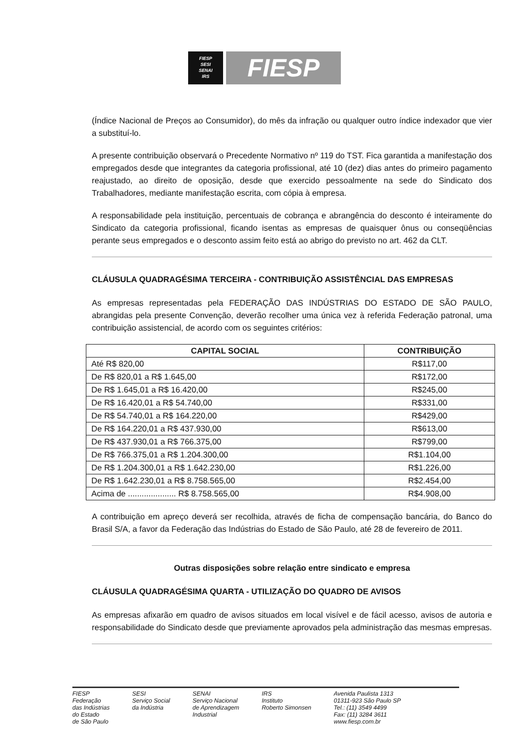FIESP
SESI
SENAI
IRS
FIESP
(Índice Nacional de Preços ao Consumidor), do mês da infração ou qualquer outro índice indexador que vier a substituí-lo.
A presente contribuição observará o Precedente Normativo nº 119 do TST. Fica garantida a manifestação dos empregados desde que integrantes da categoria profissional, até 10 (dez) dias antes do primeiro pagamento reajustado, ao direito de oposição, desde que exercido pessoalmente na sede do Sindicato dos Trabalhadores, mediante manifestação escrita, com cópia à empresa.
A responsabilidade pela instituição, percentuais de cobrança e abrangência do desconto é inteiramente do Sindicato da categoria profissional, ficando isentas as empresas de quaisquer ônus ou conseqüências perante seus empregados e o desconto assim feito está ao abrigo do previsto no art. 462 da CLT.
CLÁUSULA QUADRAGÉSIMA TERCEIRA - CONTRIBUIÇÃO ASSISTÊNCIAL DAS EMPRESAS
As empresas representadas pela FEDERAÇÃO DAS INDÚSTRIAS DO ESTADO DE SÃO PAULO, abrangidas pela presente Convenção, deverão recolher uma única vez à referida Federação patronal, uma contribuição assistencial, de acordo com os seguintes critérios:
| CAPITAL SOCIAL | CONTRIBUIÇÃO |
| --- | --- |
| Até R$ 820,00 | R$117,00 |
| De R$ 820,01 a R$ 1.645,00 | R$172,00 |
| De R$ 1.645,01 a R$ 16.420,00 | R$245,00 |
| De R$ 16.420,01 a R$ 54.740,00 | R$331,00 |
| De R$ 54.740,01 a R$ 164.220,00 | R$429,00 |
| De R$ 164.220,01 a R$ 437.930,00 | R$613,00 |
| De R$ 437.930,01 a R$ 766.375,00 | R$799,00 |
| De R$ 766.375,01 a R$ 1.204.300,00 | R$1.104,00 |
| De R$ 1.204.300,01 a R$ 1.642.230,00 | R$1.226,00 |
| De R$ 1.642.230,01 a R$ 8.758.565,00 | R$2.454,00 |
| Acima de ..................... R$ 8.758.565,00 | R$4.908,00 |
A contribuição em apreço deverá ser recolhida, através de ficha de compensação bancária, do Banco do Brasil S/A, a favor da Federação das Indústrias do Estado de São Paulo, até 28 de fevereiro de 2011.
Outras disposições sobre relação entre sindicato e empresa
CLÁUSULA QUADRAGÉSIMA QUARTA - UTILIZAÇÃO DO QUADRO DE AVISOS
As empresas afixarão em quadro de avisos situados em local visível e de fácil acesso, avisos de autoria e responsabilidade do Sindicato desde que previamente aprovados pela administração das mesmas empresas.
FIESP
Federação
das Indústrias
do Estado
de São Paulo
SESI
Serviço Social
da Indústria
SENAI
Serviço Nacional
de Aprendizagem
Industrial
IRS
Instituto
Roberto Simonsen
Avenida Paulista 1313
01311-923 São Paulo SP
Tel.: (11) 3549 4499
Fax: (11) 3284 3611
www.fiesp.com.br